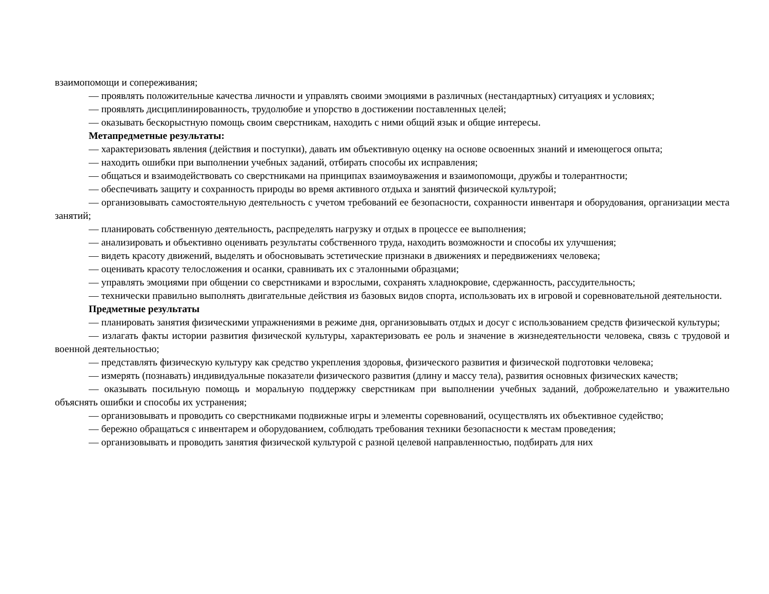взаимопомощи и сопереживания;
— проявлять положительные качества личности и управлять своими эмоциями в различных (нестандартных) ситуациях и условиях;
— проявлять дисциплинированность, трудолюбие и упорство в достижении поставленных целей;
— оказывать бескорыстную помощь своим сверстникам, находить с ними общий язык и общие интересы.
Метапредметные результаты:
— характеризовать явления (действия и поступки), давать им объективную оценку на основе освоенных знаний и имеющегося опыта;
— находить ошибки при выполнении учебных заданий, отбирать способы их исправления;
— общаться и взаимодействовать со сверстниками на принципах взаимоуважения и взаимопомощи, дружбы и толерантности;
— обеспечивать защиту и сохранность природы во время активного отдыха и занятий физической культурой;
— организовывать самостоятельную деятельность с учетом требований ее безопасности, сохранности инвентаря и оборудования, организации места занятий;
— планировать собственную деятельность, распределять нагрузку и отдых в процессе ее выполнения;
— анализировать и объективно оценивать результаты собственного труда, находить возможности и способы их улучшения;
— видеть красоту движений, выделять и обосновывать эстетические признаки в движениях и передвижениях человека;
— оценивать красоту телосложения и осанки, сравнивать их с эталонными образцами;
— управлять эмоциями при общении со сверстниками и взрослыми, сохранять хладнокровие, сдержанность, рассудительность;
— технически правильно выполнять двигательные действия из базовых видов спорта, использовать их в игровой и соревновательной деятельности.
Предметные результаты
— планировать занятия физическими упражнениями в режиме дня, организовывать отдых и досуг с использованием средств физической культуры;
— излагать факты истории развития физической культуры, характеризовать ее роль и значение в жизнедеятельности человека, связь с трудовой и военной деятельностью;
— представлять физическую культуру как средство укрепления здоровья, физического развития и физической подготовки человека;
— измерять (познавать) индивидуальные показатели физического развития (длину и массу тела), развития основных физических качеств;
— оказывать посильную помощь и моральную поддержку сверстникам при выполнении учебных заданий, доброжелательно и уважительно объяснять ошибки и способы их устранения;
— организовывать и проводить со сверстниками подвижные игры и элементы соревнований, осуществлять их объективное судейство;
— бережно обращаться с инвентарем и оборудованием, соблюдать требования техники безопасности к местам проведения;
— организовывать и проводить занятия физической культурой с разной целевой направленностью, подбирать для них